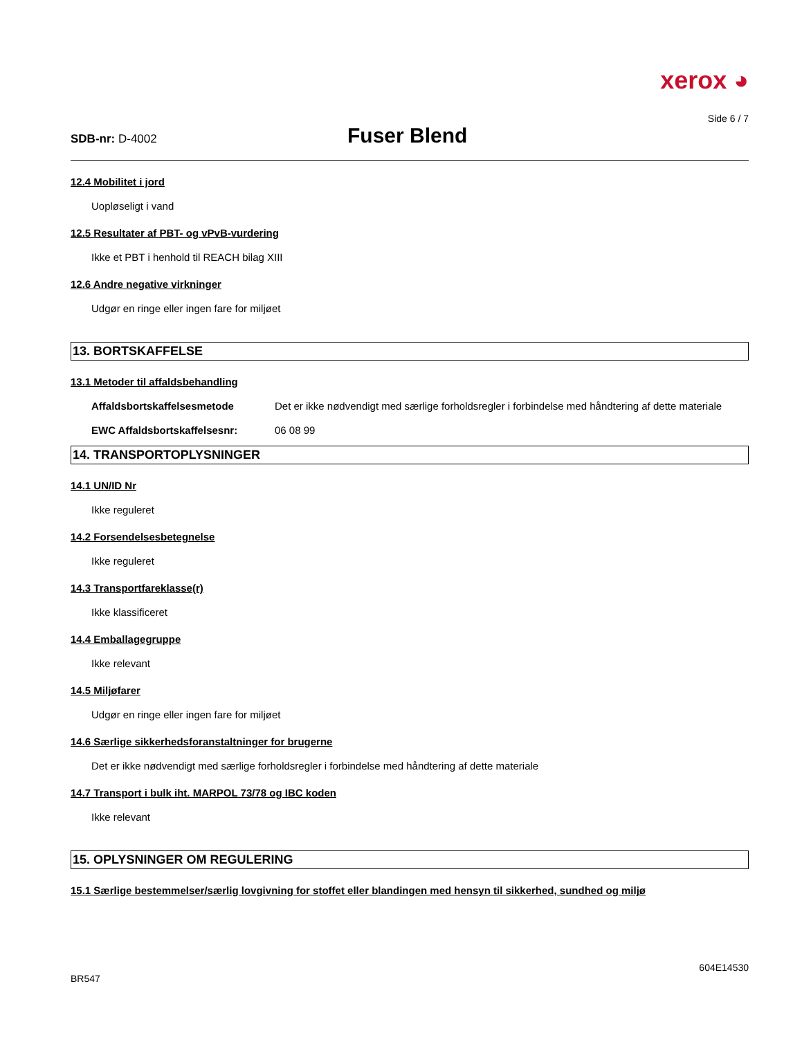xerox ◕
Side 6 / 7
SDB-nr: D-4002
Fuser Blend
12.4 Mobilitet i jord
Uopløseligt i vand
12.5 Resultater af PBT- og vPvB-vurdering
Ikke et PBT i henhold til REACH bilag XIII
12.6 Andre negative virkninger
Udgør en ringe eller ingen fare for miljøet
13. BORTSKAFFELSE
13.1 Metoder til affaldsbehandling
Affaldsbortskaffelsesmetode Det er ikke nødvendigt med særlige forholdsregler i forbindelse med håndtering af dette materiale
EWC Affaldsbortskaffelsesnr: 06 08 99
14. TRANSPORTOPLYSNINGER
14.1 UN/ID Nr
Ikke reguleret
14.2 Forsendelsesbetegnelse
Ikke reguleret
14.3 Transportfareklasse(r)
Ikke klassificeret
14.4 Emballagegruppe
Ikke relevant
14.5 Miljøfarer
Udgør en ringe eller ingen fare for miljøet
14.6 Særlige sikkerhedsforanstaltninger for brugerne
Det er ikke nødvendigt med særlige forholdsregler i forbindelse med håndtering af dette materiale
14.7 Transport i bulk iht. MARPOL 73/78 og IBC koden
Ikke relevant
15. OPLYSNINGER OM REGULERING
15.1 Særlige bestemmelser/særlig lovgivning for stoffet eller blandingen med hensyn til sikkerhed, sundhed og miljø
604E14530
BR547